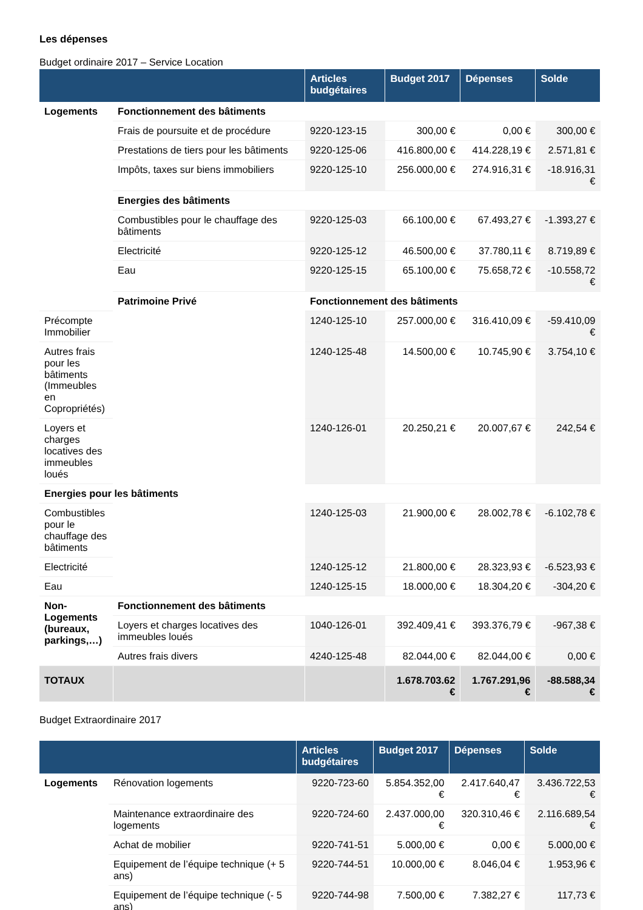Les dépenses
Budget ordinaire 2017 – Service Location
| | | Articles budgétaires | Budget 2017 | Dépenses | Solde |
| --- | --- | --- | --- | --- | --- |
| Logements | Fonctionnement des bâtiments | | | | |
| | Frais de poursuite et de procédure | 9220-123-15 | 300,00 € | 0,00 € | 300,00 € |
| | Prestations de tiers pour les bâtiments | 9220-125-06 | 416.800,00 € | 414.228,19 € | 2.571,81 € |
| | Impôts, taxes sur biens immobiliers | 9220-125-10 | 256.000,00 € | 274.916,31 € | -18.916,31 € |
| | Energies des bâtiments | | | | |
| | Combustibles pour le chauffage des bâtiments | 9220-125-03 | 66.100,00 € | 67.493,27 € | -1.393,27 € |
| | Electricité | 9220-125-12 | 46.500,00 € | 37.780,11 € | 8.719,89 € |
| | Eau | 9220-125-15 | 65.100,00 € | 75.658,72 € | -10.558,72 € |
| | Patrimoine Privé | Fonctionnement des bâtiments | | | |
| Précompte Immobilier | | 1240-125-10 | 257.000,00 € | 316.410,09 € | -59.410,09 € |
| Autres frais pour les bâtiments (Immeubles en Copropriétés) | | 1240-125-48 | 14.500,00 € | 10.745,90 € | 3.754,10 € |
| Loyers et charges locatives des immeubles loués | | 1240-126-01 | 20.250,21 € | 20.007,67 € | 242,54 € |
| Energies pour les bâtiments | | | | | |
| Combustibles pour le chauffage des bâtiments | | 1240-125-03 | 21.900,00 € | 28.002,78 € | -6.102,78 € |
| Electricité | | 1240-125-12 | 21.800,00 € | 28.323,93 € | -6.523,93 € |
| Eau | | 1240-125-15 | 18.000,00 € | 18.304,20 € | -304,20 € |
| Non-Logements (bureaux, parkings,…) | Fonctionnement des bâtiments | | | | |
| | Loyers et charges locatives des immeubles loués | 1040-126-01 | 392.409,41 € | 393.376,79 € | -967,38 € |
| | Autres frais divers | 4240-125-48 | 82.044,00 € | 82.044,00 € | 0,00 € |
| TOTAUX | | | 1.678.703.62 € | 1.767.291,96 € | -88.588,34 € |
Budget Extraordinaire 2017
| | | Articles budgétaires | Budget 2017 | Dépenses | Solde |
| --- | --- | --- | --- | --- | --- |
| Logements | Rénovation logements | 9220-723-60 | 5.854.352,00 € | 2.417.640,47 € | 3.436.722,53 € |
| | Maintenance extraordinaire des logements | 9220-724-60 | 2.437.000,00 € | 320.310,46 € | 2.116.689,54 € |
| | Achat de mobilier | 9220-741-51 | 5.000,00 € | 0,00 € | 5.000,00 € |
| | Equipement de l’équipe technique (+ 5 ans) | 9220-744-51 | 10.000,00 € | 8.046,04 € | 1.953,96 € |
| | Equipement de l’équipe technique (- 5 ans) | 9220-744-98 | 7.500,00 € | 7.382,27 € | 117,73 € |